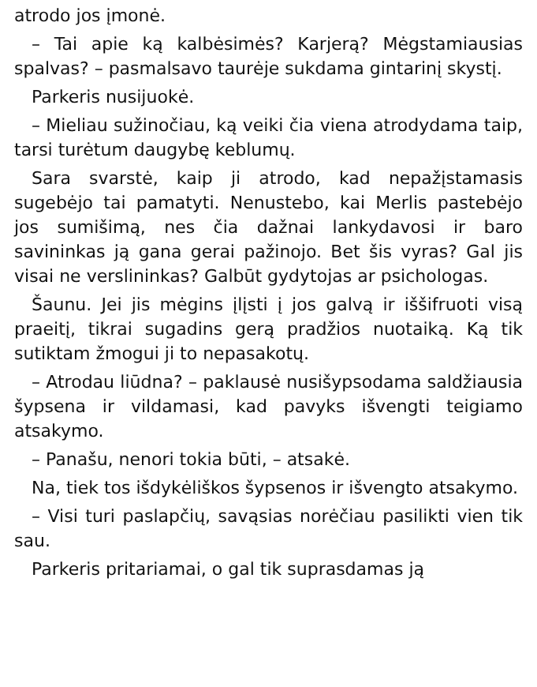atrodo jos įmonė.
– Tai apie ką kalbėsimės? Karjerą? Mėgstamiausias spalvas? – pasmalsavo taurėje sukdama gintarinį skystį.
Parkeris nusijuokė.
– Mieliau sužinočiau, ką veiki čia viena atrodydama taip, tarsi turėtum daugybę keblumų.
Sara svarstė, kaip ji atrodo, kad nepažįstamasis sugebėjo tai pamatyti. Nenustebo, kai Merlis pastebėjo jos sumišimą, nes čia dažnai lankydavosi ir baro savininkas ją gana gerai pažinojo. Bet šis vyras? Gal jis visai ne verslininkas? Galbūt gydytojas ar psichologas.
Šaunu. Jei jis mėgins įlįsti į jos galvą ir iššifruoti visą praeitį, tikrai sugadins gerą pradžios nuotaiką. Ką tik sutiktam žmogui ji to nepasakotų.
– Atrodau liūdna? – paklausė nusišypsodama saldžiausia šypsena ir vildamasi, kad pavyks išvengti teigiamo atsakymo.
– Panašu, nenori tokia būti, – atsakė.
Na, tiek tos išdykėliškos šypsenos ir išvengto atsakymo.
– Visi turi paslapčių, savąsias norėčiau pasilikti vien tik sau.
Parkeris pritariamai, o gal tik suprasdamas ją